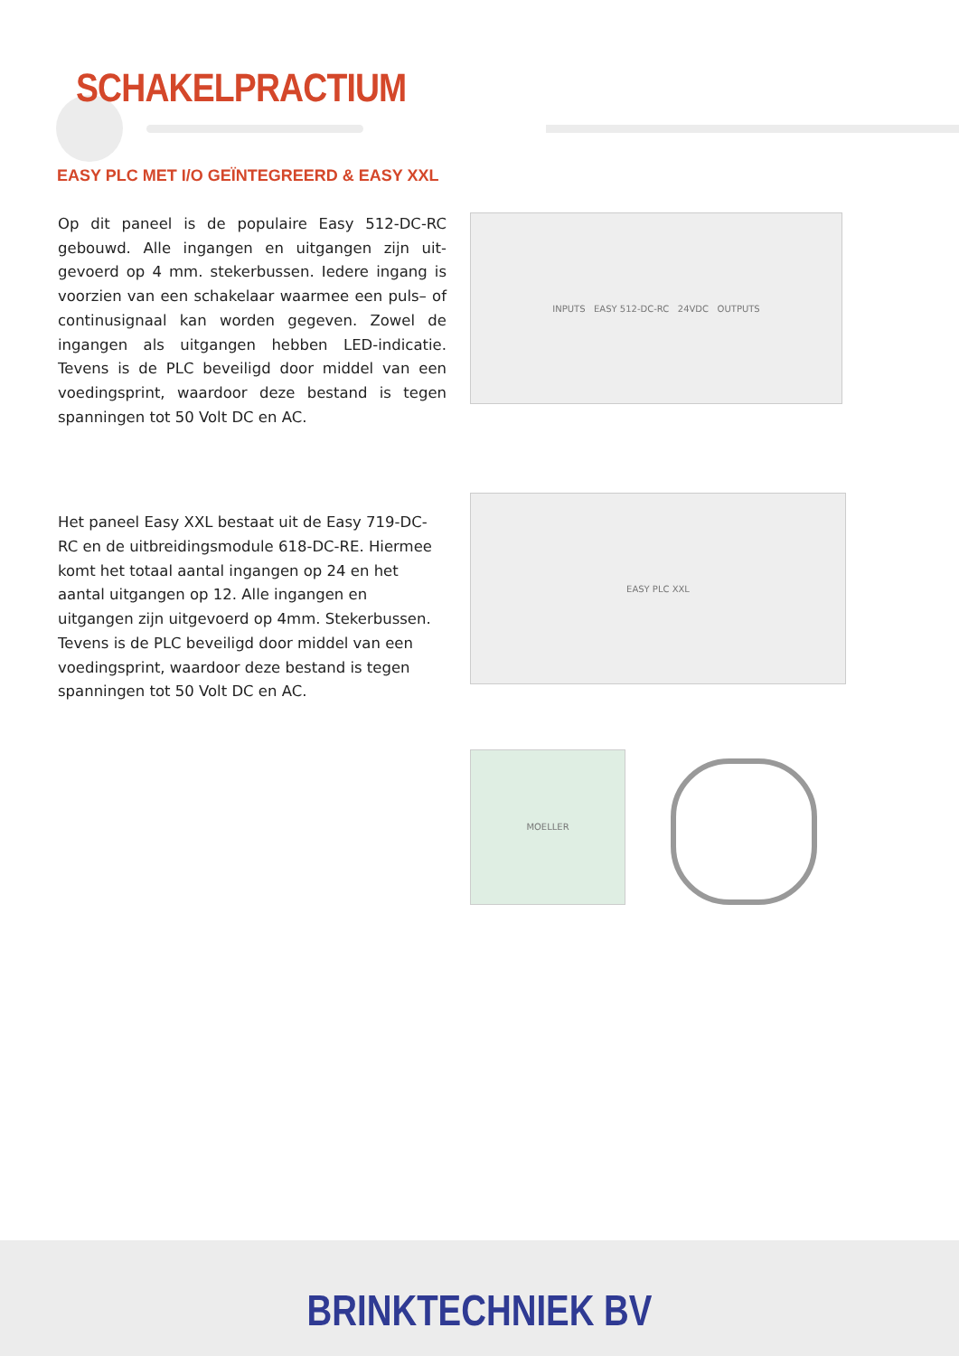SCHAKELPRACTIUM
EASY PLC MET I/O GEÏNTEGREERD & EASY XXL
Op dit paneel is de populaire Easy 512-DC-RC gebouwd. Alle ingangen en uitgangen zijn uit-gevoerd op 4 mm. stekerbussen. Iedere ingang is voorzien van een schakelaar waarmee een puls– of continusignaal kan worden gegeven. Zowel de ingangen als uitgangen hebben LED-indicatie. Tevens is de PLC beveiligd door middel van een voedingsprint, waardoor deze bestand is tegen spanningen tot 50 Volt DC en AC.
INPUTS EASY 512-DC-RC 24VDC OUTPUTS
Het paneel Easy XXL bestaat uit de Easy 719-DC-RC en de uitbreidingsmodule 618-DC-RE. Hiermee komt het totaal aantal ingangen op 24 en het aantal uitgangen op 12. Alle ingangen en uitgangen zijn uitgevoerd op 4mm. Stekerbussen. Tevens is de PLC beveiligd door middel van een voedingsprint, waardoor deze bestand is tegen spanningen tot 50 Volt DC en AC.
EASY PLC XXL
MOELLER
BRINKTECHNIEK BV